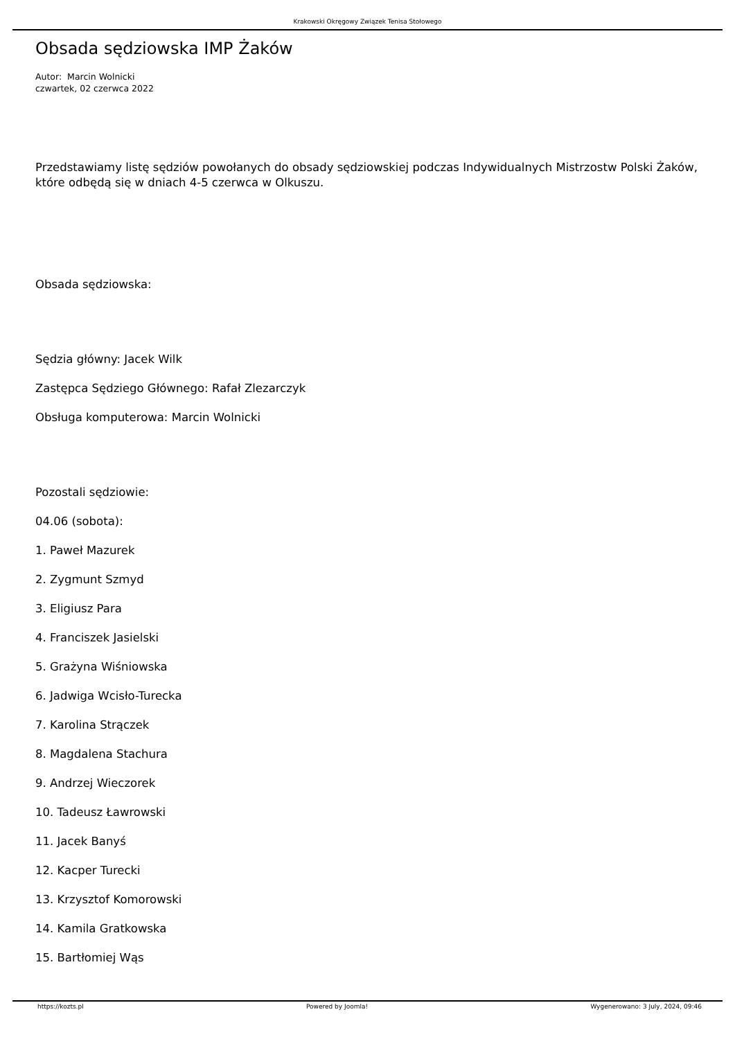Krakowski Okręgowy Związek Tenisa Stołowego
Obsada sędziowska IMP Żaków
Autor: Marcin Wolnicki
czwartek, 02 czerwca 2022
Przedstawiamy listę sędziów powołanych do obsady sędziowskiej podczas Indywidualnych Mistrzostw Polski Żaków, które odbędą się w dniach 4-5 czerwca w Olkuszu.
Obsada sędziowska:
Sędzia główny: Jacek Wilk
Zastępca Sędziego Głównego: Rafał Zlezarczyk
Obsługa komputerowa: Marcin Wolnicki
Pozostali sędziowie:
04.06 (sobota):
1. Paweł Mazurek
2. Zygmunt Szmyd
3. Eligiusz Para
4. Franciszek Jasielski
5. Grażyna Wiśniowska
6. Jadwiga Wcisło-Turecka
7. Karolina Strączek
8. Magdalena Stachura
9. Andrzej Wieczorek
10. Tadeusz Ławrowski
11. Jacek Banyś
12. Kacper Turecki
13. Krzysztof Komorowski
14. Kamila Gratkowska
15. Bartłomiej Wąs
https://kozts.pl Powered by Joomla! Wygenerowano: 3 July, 2024, 09:46